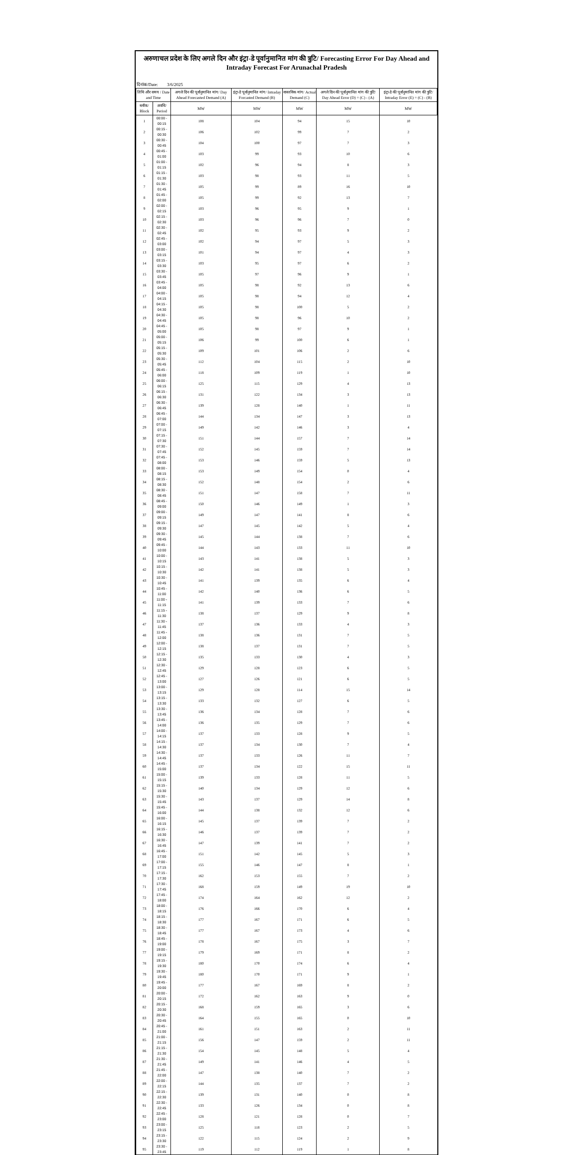अरुणाचल प्रदेश के लिए अगले दिन और इंट्रा-डे पूर्वानुमानित मांग की त्रुटि/ Forecasting Error For Day Ahead and Intraday Forecast For Arunachal Pradesh
दिनांक/Date: 3/6/2025
| तिथि और समय / Date and Time | | अगले दिन की पूर्वानुमानित मांग/ Day Ahead Forecasted Demand (A) | इंट्रा-डे पूर्वानुमानित मांग/ Intraday Forcasted Demand (B) | वास्तविक मांग/ Actual Demand (C) | अगले दिन की पूर्वानुमानित मांग की त्रुटि/ Day Ahead Error (D) = (C) - (A) | इंट्रा-डे की पूर्वानुमानित मांग की त्रुटि/ Intraday Error (E) = (C) - (B) |
| --- | --- | --- | --- | --- | --- | --- |
| ब्लॉक/ Block | अवधि/ Period | MW | MW | MW | MW | MW |
| 1 | 00:00 - 00:15 | 108 | 104 | 94 | 15 | 10 |
| 2 | 00:15 - 00:30 | 106 | 102 | 99 | 7 | 2 |
| 3 | 00:30 - 00:45 | 104 | 100 | 97 | 7 | 3 |
| 4 | 00:45 - 01:00 | 103 | 99 | 93 | 10 | 6 |
| 5 | 01:00 - 01:15 | 102 | 96 | 94 | 8 | 3 |
| 6 | 01:15 - 01:30 | 103 | 98 | 93 | 11 | 5 |
| 7 | 01:30 - 01:45 | 105 | 99 | 89 | 16 | 10 |
| 8 | 01:45 - 02:00 | 105 | 99 | 92 | 13 | 7 |
| 9 | 02:00 - 02:15 | 103 | 96 | 95 | 9 | 1 |
| 10 | 02:15 - 02:30 | 103 | 96 | 96 | 7 | 0 |
| 11 | 02:30 - 02:45 | 102 | 95 | 93 | 9 | 2 |
| 12 | 02:45 - 03:00 | 102 | 94 | 97 | 5 | 3 |
| 13 | 03:00 - 03:15 | 101 | 94 | 97 | 4 | 3 |
| 14 | 03:15 - 03:30 | 103 | 95 | 97 | 6 | 2 |
| 15 | 03:30 - 03:45 | 105 | 97 | 96 | 9 | 1 |
| 16 | 03:45 - 04:00 | 105 | 98 | 92 | 13 | 6 |
| 17 | 04:00 - 04:15 | 105 | 98 | 94 | 12 | 4 |
| 18 | 04:15 - 04:30 | 105 | 98 | 100 | 5 | 2 |
| 19 | 04:30 - 04:45 | 105 | 98 | 96 | 10 | 2 |
| 20 | 04:45 - 05:00 | 105 | 98 | 97 | 9 | 1 |
| 21 | 05:00 - 05:15 | 106 | 99 | 100 | 6 | 1 |
| 22 | 05:15 - 05:30 | 109 | 101 | 106 | 2 | 6 |
| 23 | 05:30 - 05:45 | 112 | 104 | 115 | 2 | 10 |
| 24 | 05:45 - 06:00 | 118 | 109 | 119 | 1 | 10 |
| 25 | 06:00 - 06:15 | 125 | 115 | 129 | 4 | 13 |
| 26 | 06:15 - 06:30 | 131 | 122 | 134 | 3 | 13 |
| 27 | 06:30 - 06:45 | 139 | 128 | 140 | 1 | 11 |
| 28 | 06:45 - 07:00 | 144 | 134 | 147 | 3 | 13 |
| 29 | 07:00 - 07:15 | 149 | 142 | 146 | 3 | 4 |
| 30 | 07:15 - 07:30 | 151 | 144 | 157 | 7 | 14 |
| 31 | 07:30 - 07:45 | 152 | 145 | 159 | 7 | 14 |
| 32 | 07:45 - 08:00 | 153 | 146 | 159 | 5 | 13 |
| 33 | 08:00 - 08:15 | 153 | 149 | 154 | 0 | 4 |
| 34 | 08:15 - 08:30 | 152 | 148 | 154 | 2 | 6 |
| 35 | 08:30 - 08:45 | 151 | 147 | 158 | 7 | 11 |
| 36 | 08:45 - 09:00 | 150 | 146 | 149 | 1 | 3 |
| 37 | 09:00 - 09:15 | 149 | 147 | 141 | 8 | 6 |
| 38 | 09:15 - 09:30 | 147 | 145 | 142 | 5 | 4 |
| 39 | 09:30 - 09:45 | 145 | 144 | 138 | 7 | 6 |
| 40 | 09:45 - 10:00 | 144 | 143 | 133 | 11 | 10 |
| 41 | 10:00 - 10:15 | 143 | 141 | 138 | 5 | 3 |
| 42 | 10:15 - 10:30 | 142 | 141 | 138 | 5 | 3 |
| 43 | 10:30 - 10:45 | 141 | 139 | 135 | 6 | 4 |
| 44 | 10:45 - 11:00 | 142 | 140 | 136 | 6 | 5 |
| 45 | 11:00 - 11:15 | 141 | 139 | 133 | 7 | 6 |
| 46 | 11:15 - 11:30 | 138 | 137 | 129 | 9 | 8 |
| 47 | 11:30 - 11:45 | 137 | 136 | 133 | 4 | 3 |
| 48 | 11:45 - 12:00 | 138 | 136 | 131 | 7 | 5 |
| 49 | 12:00 - 12:15 | 138 | 137 | 131 | 7 | 5 |
| 50 | 12:15 - 12:30 | 135 | 133 | 130 | 4 | 3 |
| 51 | 12:30 - 12:45 | 129 | 128 | 123 | 6 | 5 |
| 52 | 12:45 - 13:00 | 127 | 126 | 121 | 6 | 5 |
| 53 | 13:00 - 13:15 | 129 | 128 | 114 | 15 | 14 |
| 54 | 13:15 - 13:30 | 133 | 132 | 127 | 6 | 5 |
| 55 | 13:30 - 13:45 | 136 | 134 | 128 | 7 | 6 |
| 56 | 13:45 - 14:00 | 136 | 135 | 129 | 7 | 6 |
| 57 | 14:00 - 14:15 | 137 | 133 | 128 | 9 | 5 |
| 58 | 14:15 - 14:30 | 137 | 134 | 130 | 7 | 4 |
| 59 | 14:30 - 14:45 | 137 | 133 | 126 | 11 | 7 |
| 60 | 14:45 - 15:00 | 137 | 134 | 122 | 15 | 11 |
| 61 | 15:00 - 15:15 | 139 | 133 | 128 | 11 | 5 |
| 62 | 15:15 - 15:30 | 140 | 134 | 129 | 12 | 6 |
| 63 | 15:30 - 15:45 | 143 | 137 | 129 | 14 | 8 |
| 64 | 15:45 - 16:00 | 144 | 138 | 132 | 12 | 6 |
| 65 | 16:00 - 16:15 | 145 | 137 | 139 | 7 | 2 |
| 66 | 16:15 - 16:30 | 146 | 137 | 139 | 7 | 2 |
| 67 | 16:30 - 16:45 | 147 | 139 | 141 | 7 | 2 |
| 68 | 16:45 - 17:00 | 151 | 142 | 145 | 5 | 3 |
| 69 | 17:00 - 17:15 | 155 | 146 | 147 | 8 | 1 |
| 70 | 17:15 - 17:30 | 162 | 153 | 155 | 7 | 2 |
| 71 | 17:30 - 17:45 | 168 | 159 | 149 | 19 | 10 |
| 72 | 17:45 - 18:00 | 174 | 164 | 162 | 12 | 2 |
| 73 | 18:00 - 18:15 | 176 | 166 | 170 | 6 | 4 |
| 74 | 18:15 - 18:30 | 177 | 167 | 171 | 6 | 5 |
| 75 | 18:30 - 18:45 | 177 | 167 | 173 | 4 | 6 |
| 76 | 18:45 - 19:00 | 178 | 167 | 175 | 3 | 7 |
| 77 | 19:00 - 19:15 | 179 | 169 | 171 | 8 | 2 |
| 78 | 19:15 - 19:30 | 180 | 170 | 174 | 6 | 4 |
| 79 | 19:30 - 19:45 | 180 | 170 | 171 | 9 | 1 |
| 80 | 19:45 - 20:00 | 177 | 167 | 169 | 8 | 2 |
| 81 | 20:00 - 20:15 | 172 | 162 | 163 | 9 | 0 |
| 82 | 20:15 - 20:30 | 168 | 159 | 165 | 3 | 6 |
| 83 | 20:30 - 20:45 | 164 | 155 | 165 | 0 | 10 |
| 84 | 20:45 - 21:00 | 161 | 151 | 163 | 2 | 11 |
| 85 | 21:00 - 21:15 | 156 | 147 | 159 | 2 | 11 |
| 86 | 21:15 - 21:30 | 154 | 145 | 148 | 5 | 4 |
| 87 | 21:30 - 21:45 | 149 | 141 | 146 | 4 | 5 |
| 88 | 21:45 - 22:00 | 147 | 138 | 140 | 7 | 2 |
| 89 | 22:00 - 22:15 | 144 | 135 | 137 | 7 | 2 |
| 90 | 22:15 - 22:30 | 139 | 131 | 140 | 0 | 8 |
| 91 | 22:30 - 22:45 | 133 | 126 | 134 | 0 | 8 |
| 92 | 22:45 - 23:00 | 128 | 121 | 128 | 0 | 7 |
| 93 | 23:00 - 23:15 | 125 | 118 | 123 | 2 | 5 |
| 94 | 23:15 - 23:30 | 122 | 115 | 124 | 2 | 9 |
| 95 | 23:30 - 23:45 | 119 | 112 | 119 | 1 | 8 |